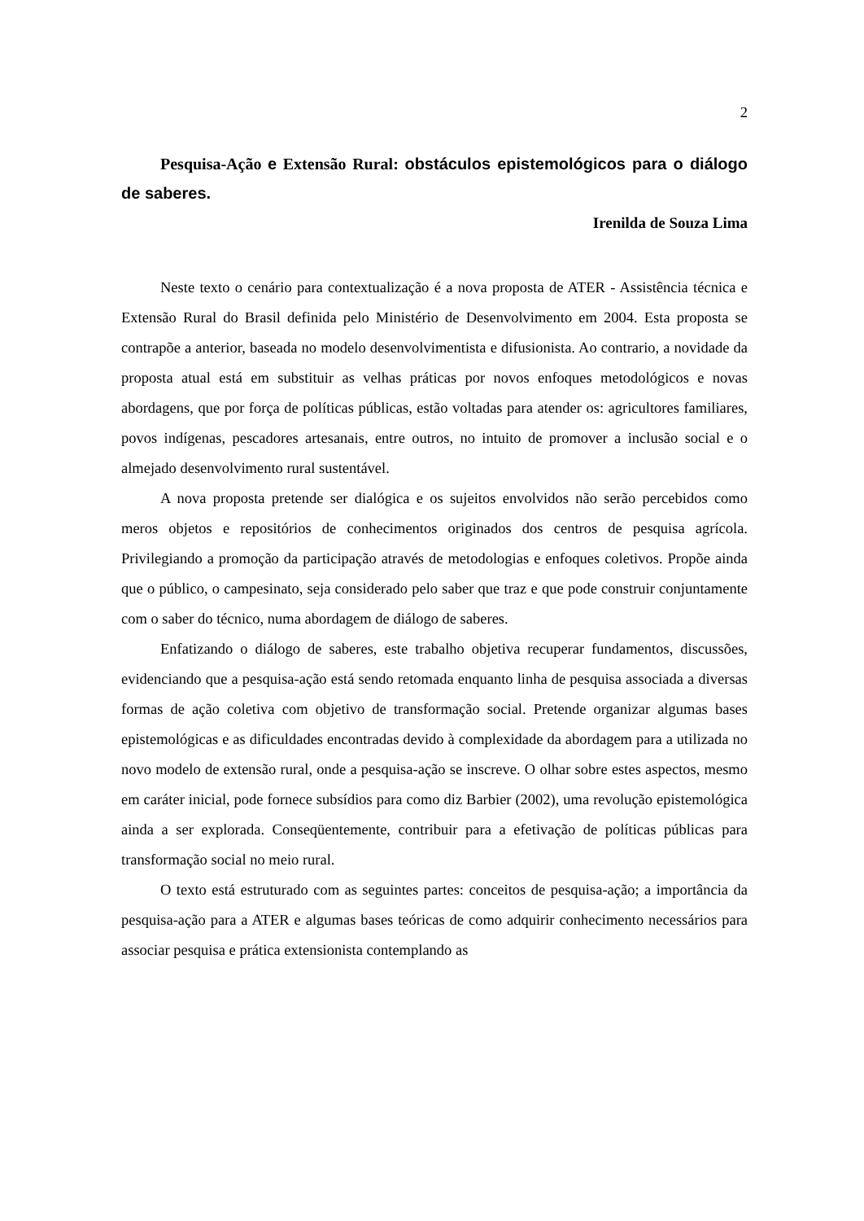2
Pesquisa-Ação e Extensão Rural: obstáculos epistemológicos para o diálogo de saberes.
Irenilda de Souza Lima
Neste texto o cenário para contextualização é a nova proposta de ATER - Assistência técnica e Extensão Rural do Brasil definida pelo Ministério de Desenvolvimento em 2004. Esta proposta se contrapõe a anterior, baseada no modelo desenvolvimentista e difusionista. Ao contrario, a novidade da proposta atual está em substituir as velhas práticas por novos enfoques metodológicos e novas abordagens, que por força de políticas públicas, estão voltadas para atender os: agricultores familiares, povos indígenas, pescadores artesanais, entre outros, no intuito de promover a inclusão social e o almejado desenvolvimento rural sustentável.
A nova proposta pretende ser dialógica e os sujeitos envolvidos não serão percebidos como meros objetos e repositórios de conhecimentos originados dos centros de pesquisa agrícola. Privilegiando a promoção da participação através de metodologias e enfoques coletivos. Propõe ainda que o público, o campesinato, seja considerado pelo saber que traz e que pode construir conjuntamente com o saber do técnico, numa abordagem de diálogo de saberes.
Enfatizando o diálogo de saberes, este trabalho objetiva recuperar fundamentos, discussões, evidenciando que a pesquisa-ação está sendo retomada enquanto linha de pesquisa associada a diversas formas de ação coletiva com objetivo de transformação social. Pretende organizar algumas bases epistemológicas e as dificuldades encontradas devido à complexidade da abordagem para a utilizada no novo modelo de extensão rural, onde a pesquisa-ação se inscreve. O olhar sobre estes aspectos, mesmo em caráter inicial, pode fornece subsídios para como diz Barbier (2002), uma revolução epistemológica ainda a ser explorada. Conseqüentemente, contribuir para a efetivação de políticas públicas para transformação social no meio rural.
O texto está estruturado com as seguintes partes: conceitos de pesquisa-ação; a importância da pesquisa-ação para a ATER e algumas bases teóricas de como adquirir conhecimento necessários para associar pesquisa e prática extensionista contemplando as